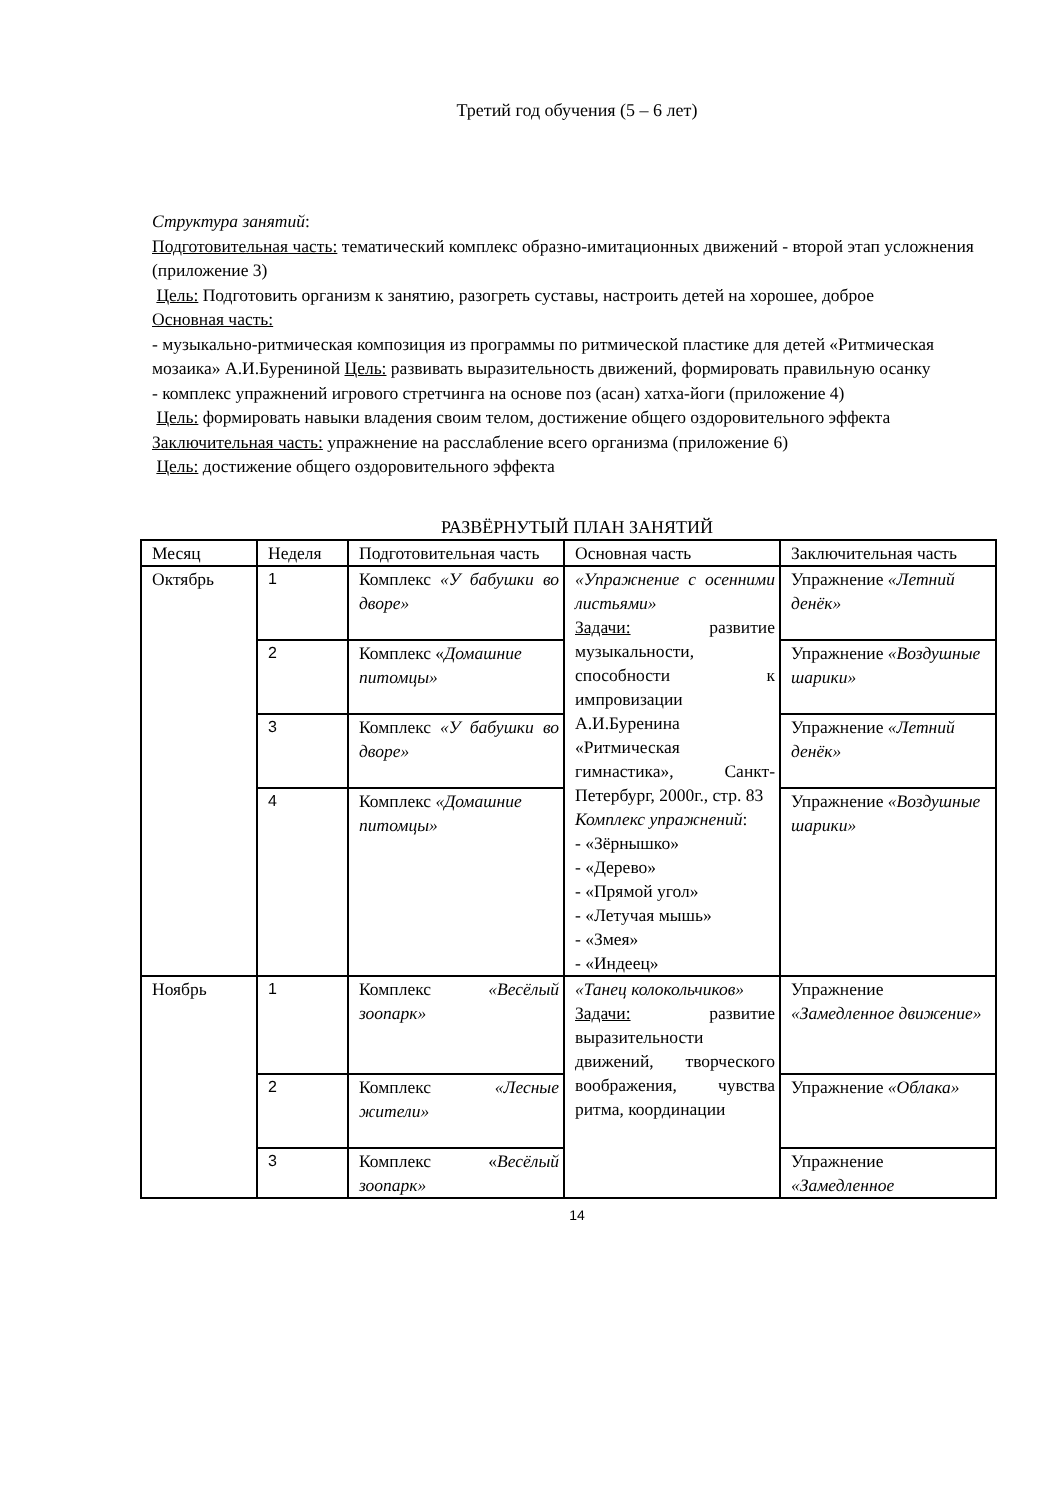Третий год обучения (5 – 6 лет)
Структура занятий:
Подготовительная часть: тематический комплекс образно-имитационных движений - второй этап усложнения (приложение 3)
Цель: Подготовить организм к занятию, разогреть суставы, настроить детей на хорошее, доброе
Основная часть:
- музыкально-ритмическая композиция из программы по ритмической пластике для детей «Ритмическая мозаика» А.И.Бурениной Цель: развивать выразительность движений, формировать правильную осанку
- комплекс упражнений игрового стретчинга на основе поз (асан) хатха-йоги (приложение 4)
Цель: формировать навыки владения своим телом, достижение общего оздоровительного эффекта
Заключительная часть: упражнение на расслабление всего организма (приложение 6)
Цель: достижение общего оздоровительного эффекта
РАЗВЁРНУТЫЙ ПЛАН ЗАНЯТИЙ
| Месяц | Неделя | Подготовительная часть | Основная часть | Заключительная часть |
| Октябрь | 1 | Комплекс «У бабушки во дворе» | «Упражнение с осенними листьями» Задачи: развитие музыкальности, способности к импровизации А.И.Буренина «Ритмическая гимнастика», Санкт-Петербург, 2000г., стр. 83 Комплекс упражнений : - «Зёрнышко» - «Дерево» - «Прямой угол» - «Летучая мышь» - «Змея» - «Индеец» | Упражнение «Летний денёк» |
| | 2 | Комплекс « Домашние питомцы» | | Упражнение «Воздушные шарики» |
| | 3 | Комплекс «У бабушки во дворе» | | Упражнение «Летний денёк» |
| | 4 | Комплекс «Домашние питомцы» | | Упражнение «Воздушные шарики» |
| Ноябрь | 1 | Комплекс «Весёлый зоопарк» | «Танец колокольчиков» Задачи: развитие выразительности движений, творческого воображения, чувства ритма, координации | Упражнение «Замедленное движение» |
| | 2 | Комплекс «Лесные жители» | | Упражнение «Облака» |
| | 3 | Комплекс « Весёлый зоопарк» | | Упражнение «Замедленное |
14